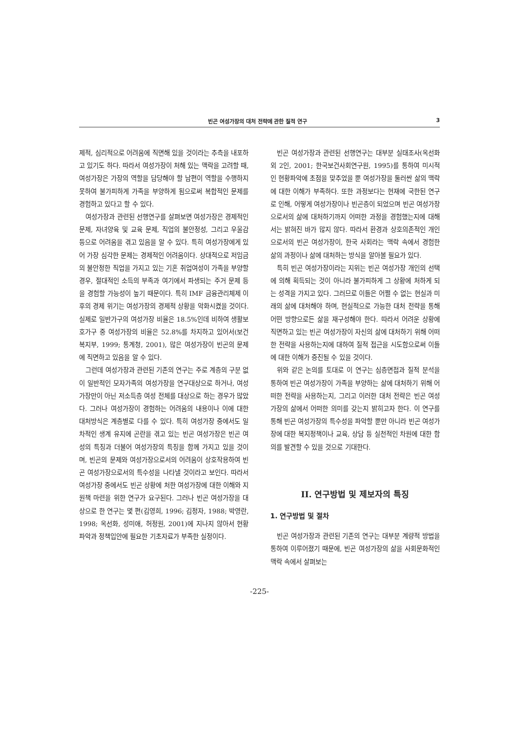빈곤 여성가장의 대처 전략에 관한 질적 연구 3
제적, 심리적으로 어려움에 직면해 있을 것이라는 추측을 내포하고 있기도 하다. 따라서 여성가장이 처해 있는 맥락을 고려할 때, 여성가장은 가장의 역할을 담당해야 할 남편이 역할을 수행하지 못하여 불가피하게 가족을 부양하게 됨으로써 복합적인 문제를 경험하고 있다고 할 수 있다.
여성가장과 관련된 선행연구를 살펴보면 여성가장은 경제적인 문제, 자녀양육 및 교육 문제, 직업의 불안정성, 그리고 우울감 등으로 어려움을 겪고 있음을 알 수 있다. 특히 여성가장에게 있어 가장 심각한 문제는 경제적인 어려움이다. 상대적으로 저임금의 불안정한 직업을 가지고 있는 기혼 취업여성이 가족을 부양할 경우, 절대적인 소득의 부족과 여기에서 파생되는 주거 문제 등을 경험할 가능성이 높기 때문이다. 특히 IMF 금융관리체제 이후의 경제 위기는 여성가장의 경제적 상황을 악화시켰을 것이다. 실제로 일반가구의 여성가장 비율은 18.5%인데 비하여 생활보호가구 중 여성가장의 비율은 52.8%를 차지하고 있어서(보건복지부, 1999; 통계청, 2001), 많은 여성가장이 빈곤의 문제에 직면하고 있음을 알 수 있다.
그런데 여성가장과 관련된 기존의 연구는 주로 계층의 구분 없이 일반적인 모자가족의 여성가장을 연구대상으로 하거나, 여성가장만이 아닌 저소득층 여성 전체를 대상으로 하는 경우가 많았다. 그러나 여성가장이 경험하는 어려움의 내용이나 이에 대한 대처방식은 계층별로 다를 수 있다. 특히 여성가장 중에서도 일차적인 생계 유지에 곤란을 겪고 있는 빈곤 여성가장은 빈곤 여성의 특징과 더불어 여성가장의 특징을 함께 가지고 있을 것이며, 빈곤의 문제와 여성가장으로서의 어려움이 상호작용하여 빈곤 여성가장으로서의 특수성을 나타낼 것이라고 보인다. 따라서 여성가장 중에서도 빈곤 상황에 처한 여성가장에 대한 이해와 지원책 마련을 위한 연구가 요구된다. 그러나 빈곤 여성가장을 대상으로 한 연구는 몇 편(김영희, 1996; 김정자, 1988; 박영란, 1998; 옥선화, 성미애, 허정원, 2001)에 지나지 않아서 현황파악과 정책입안에 필요한 기초자료가 부족한 실정이다.
빈곤 여성가장과 관련된 선행연구는 대부분 실태조사(옥선화 외 2인, 2001; 한국보건사회연구원, 1995)를 통하여 미시적인 현황파악에 초점을 맞추었을 뿐 여성가장을 둘러싼 삶의 맥락에 대한 이해가 부족하다. 또한 과정보다는 현재에 국한된 연구로 인해, 어떻게 여성가장이나 빈곤층이 되었으며 빈곤 여성가장으로서의 삶에 대처하기까지 어떠한 과정을 경험했는지에 대해서는 밝혀진 바가 많지 않다. 따라서 환경과 상호의존적인 개인으로서의 빈곤 여성가장이, 한국 사회라는 맥락 속에서 경험한 삶의 과정이나 삶에 대처하는 방식을 알아볼 필요가 있다.
특히 빈곤 여성가장이라는 지위는 빈곤 여성가장 개인의 선택에 의해 획득되는 것이 아니라 불가피하게 그 상황에 처하게 되는 성격을 가지고 있다. 그러므로 이들은 어쩔 수 없는 현실과 미래의 삶에 대처해야 하며, 현실적으로 가능한 대처 전략을 통해 어떤 방향으로든 삶을 재구성해야 한다. 따라서 어려운 상황에 직면하고 있는 빈곤 여성가장이 자신의 삶에 대처하기 위해 어떠한 전략을 사용하는지에 대하여 질적 접근을 시도함으로써 이들에 대한 이해가 증진될 수 있을 것이다.
위와 같은 논의를 토대로 이 연구는 심층면접과 질적 분석을 통하여 빈곤 여성가장이 가족을 부양하는 삶에 대처하기 위해 어떠한 전략을 사용하는지, 그리고 이러한 대처 전략은 빈곤 여성가장의 삶에서 어떠한 의미를 갖는지 밝히고자 한다. 이 연구를 통해 빈곤 여성가장의 특수성을 파악할 뿐만 아니라 빈곤 여성가장에 대한 복지정책이나 교육, 상담 등 실천적인 차원에 대한 함의를 발견할 수 있을 것으로 기대한다.
II. 연구방법 및 제보자의 특징
1. 연구방법 및 절차
빈곤 여성가장과 관련된 기존의 연구는 대부분 계량적 방법을 통하여 이루어졌기 때문에, 빈곤 여성가장의 삶을 사회문화적인 맥락 속에서 살펴보는
-225-